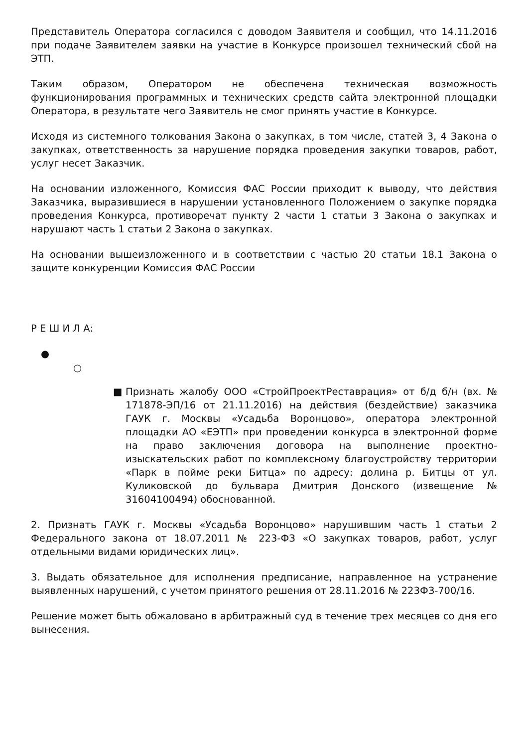Представитель Оператора согласился с доводом Заявителя и сообщил, что 14.11.2016 при подаче Заявителем заявки на участие в Конкурсе произошел технический сбой на ЭТП.
Таким образом, Оператором не обеспечена техническая возможность функционирования программных и технических средств сайта электронной площадки Оператора, в результате чего Заявитель не смог принять участие в Конкурсе.
Исходя из системного толкования Закона о закупках, в том числе, статей 3, 4 Закона о закупках, ответственность за нарушение порядка проведения закупки товаров, работ, услуг несет Заказчик.
На основании изложенного, Комиссия ФАС России приходит к выводу, что действия Заказчика, выразившиеся в нарушении установленного Положением о закупке порядка проведения Конкурса, противоречат пункту 2 части 1 статьи 3 Закона о закупках и нарушают часть 1 статьи 2 Закона о закупках.
На основании вышеизложенного и в соответствии с частью 20 статьи 18.1 Закона о защите конкуренции Комиссия ФАС России
Р Е Ш И Л А:
●
○
■ Признать жалобу ООО «СтройПроектРеставрация» от б/д б/н (вх. № 171878-ЭП/16 от 21.11.2016) на действия (бездействие) заказчика ГАУК г. Москвы «Усадьба Воронцово», оператора электронной площадки АО «ЕЭТП» при проведении конкурса в электронной форме на право заключения договора на выполнение проектно-изыскательских работ по комплексному благоустройству территории «Парк в пойме реки Битца» по адресу: долина р. Битцы от ул. Куликовской до бульвара Дмитрия Донского (извещение № 31604100494) обоснованной.
2. Признать ГАУК г. Москвы «Усадьба Воронцово» нарушившим часть 1 статьи 2 Федерального закона от 18.07.2011 № 223-ФЗ «О закупках товаров, работ, услуг отдельными видами юридических лиц».
3. Выдать обязательное для исполнения предписание, направленное на устранение выявленных нарушений, с учетом принятого решения от 28.11.2016 № 223ФЗ-700/16.
Решение может быть обжаловано в арбитражный суд в течение трех месяцев со дня его вынесения.